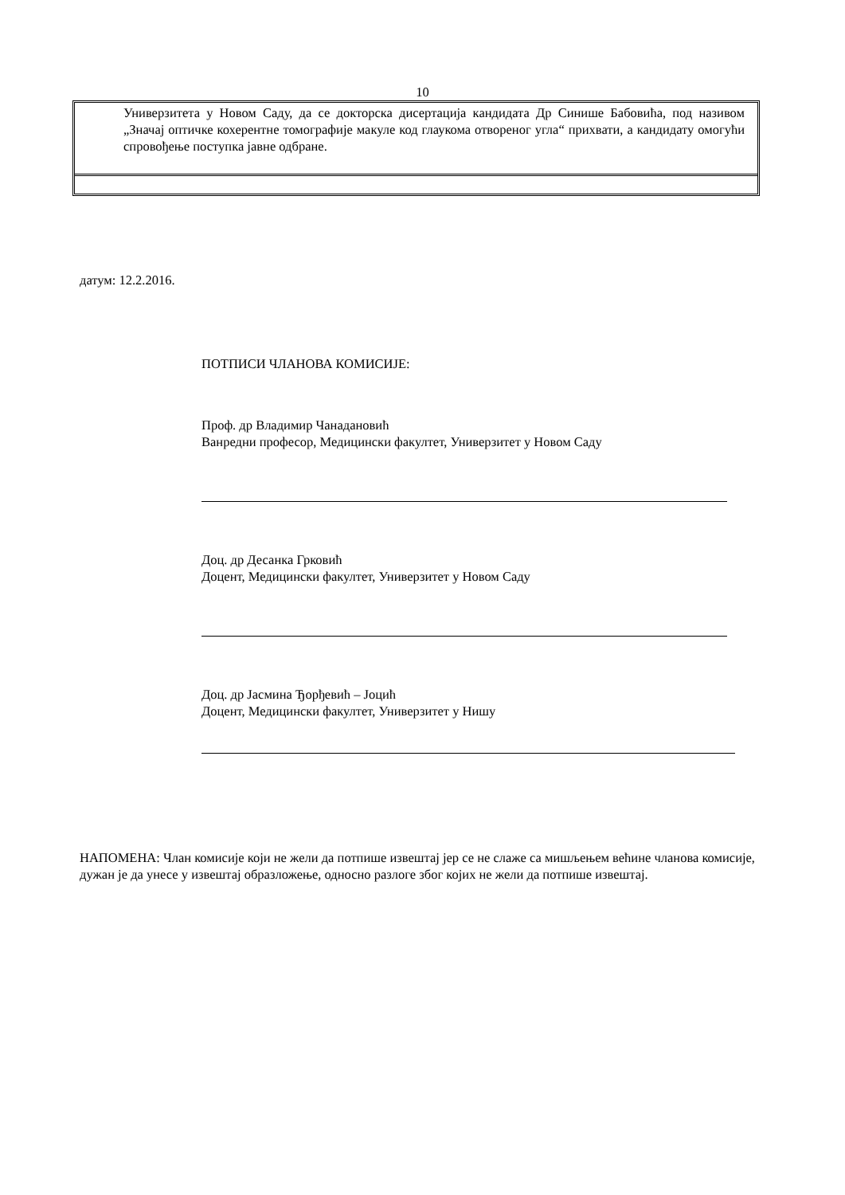10
Универзитета у Новом Саду, да се докторска дисертација кандидата Др Синише Бабовића, под називом „Значај оптичке кохерентне томографије макуле код глаукома отвореног угла“ прихвати, а кандидату омогући спровођење поступка јавне одбране.
датум: 12.2.2016.
ПОТПИСИ ЧЛАНОВА КОМИСИЈЕ:
Проф. др Владимир Чанадановић
Ванредни професор, Медицински факултет, Универзитет у Новом Саду
Доц. др Десанка Грковић
Доцент, Медицински факултет, Универзитет у Новом Саду
Доц. др Јасмина Ђорђевић – Јоцић
Доцент, Медицински факултет, Универзитет у Нишу
НАПОМЕНА: Члан комисије који не жели да потпише извештај јер се не слаже са мишљењем већине чланова комисије, дужан је да унесе у извештај образложење, односно разлоге због којих не жели да потпише извештај.